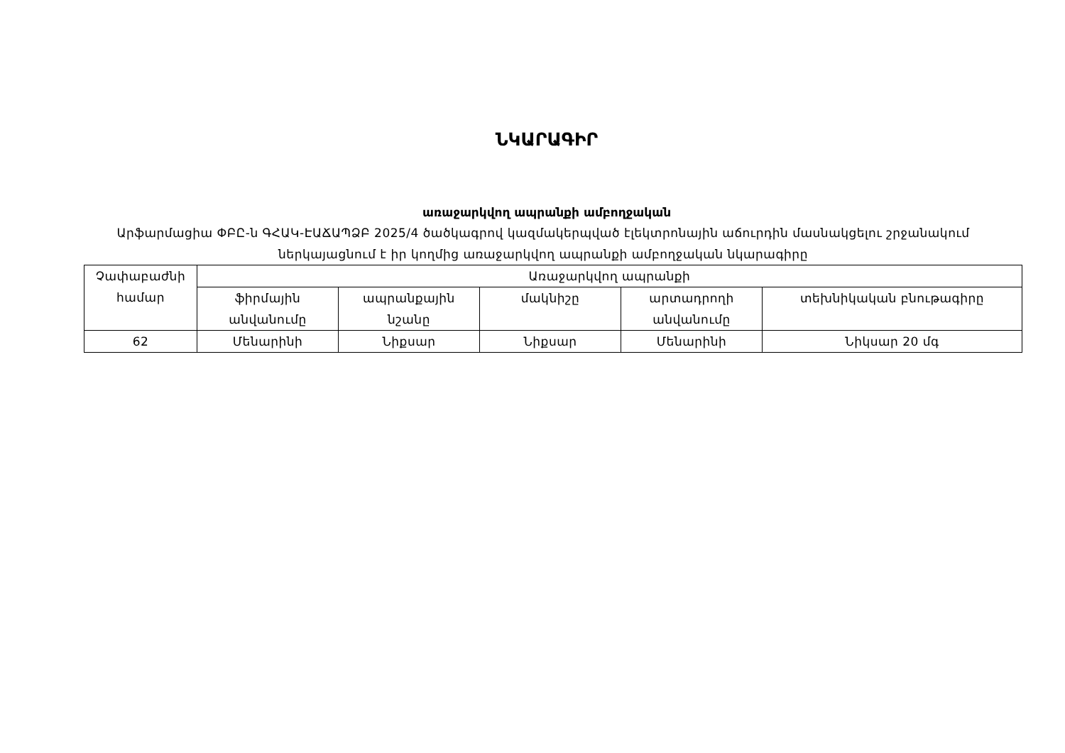ՆԿԱՐԱԳԻՐ
առաջարկվող ապրանքի ամբողջական
Արֆարմացիա ՓԲԸ-ն ԳՀԱԿ-ԷԱՃԱՊՁԲ 2025/4 ծածկագրով կազմակերպված էլեկտրոնային աճուրդին մասնակցելու շրջանակում ներկայացնում է իր կողմից առաջարկվող ապրանքի ամբողջական նկարագիրը
| Չափաբաժնի համար | Առաջարկվող ապրանքի | | | | |
| --- | --- | --- | --- | --- | --- |
| | ֆիրմային անվանումը | ապրանքային նշանը | մակնիշը | արտադրողի անվանումը | տեխնիկական բնութագիրը |
| 62 | Մենարինի | Նիքսար | Նիքսար | Մենարինի | Նիկսար 20 մգ |